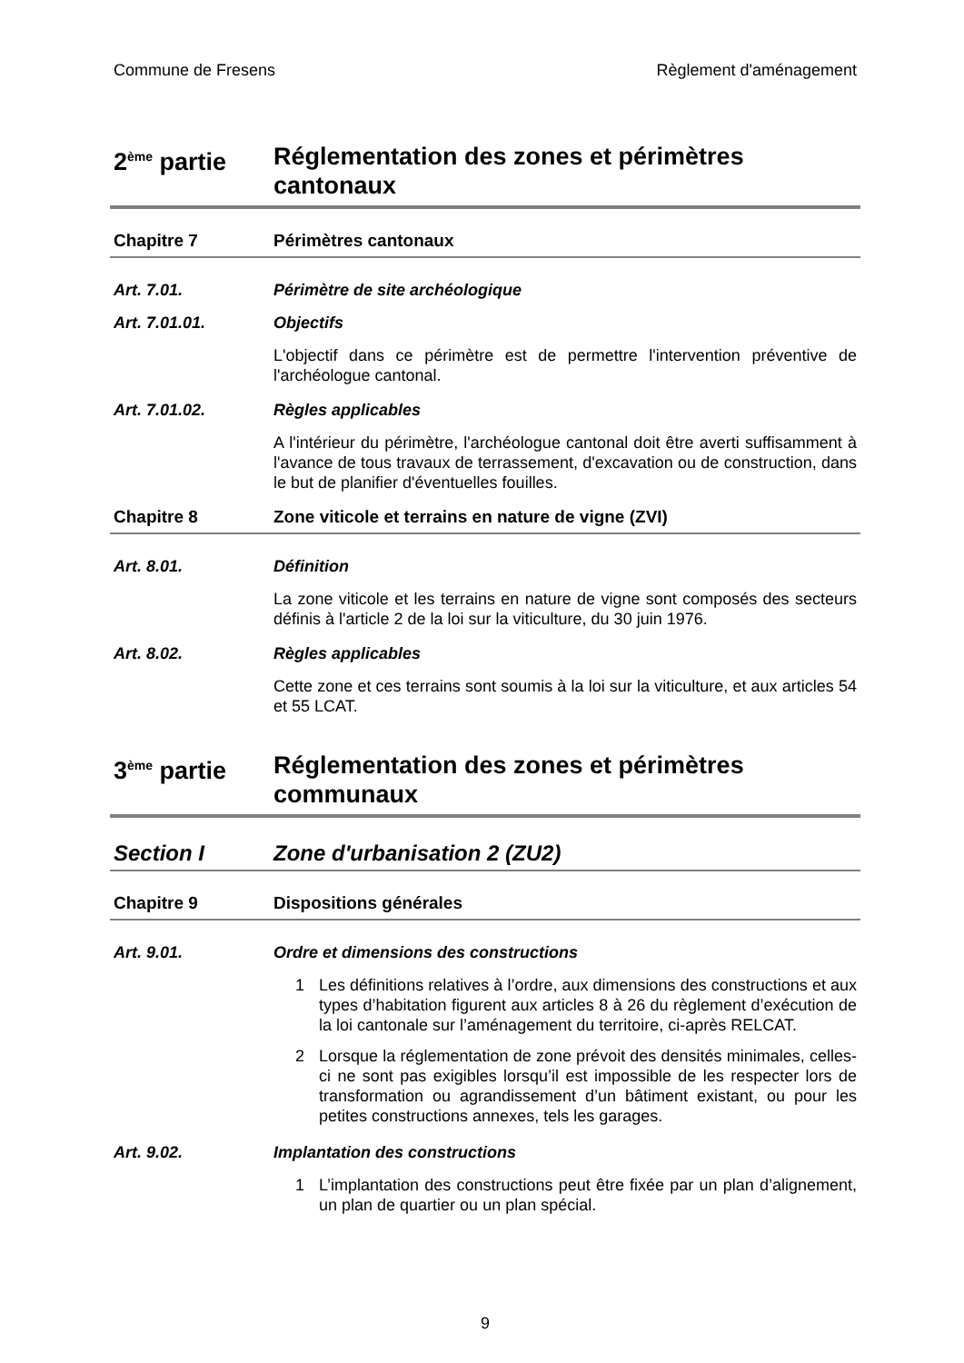Commune de Fresens Règlement d'aménagement
2<sup>ème</sup> partie
Réglementation des zones et périmètres cantonaux
Chapitre 7 Périmètres cantonaux
Art. 7.01. Périmètre de site archéologique
Art. 7.01.01. Objectifs
L'objectif dans ce périmètre est de permettre l'intervention préventive de l'archéologue cantonal.
Art. 7.01.02. Règles applicables
A l'intérieur du périmètre, l'archéologue cantonal doit être averti suffisamment à l'avance de tous travaux de terrassement, d'excavation ou de construction, dans le but de planifier d'éventuelles fouilles.
Chapitre 8 Zone viticole et terrains en nature de vigne (ZVI)
Art. 8.01. Définition
La zone viticole et les terrains en nature de vigne sont composés des secteurs définis à l'article 2 de la loi sur la viticulture, du 30 juin 1976.
Art. 8.02. Règles applicables
Cette zone et ces terrains sont soumis à la loi sur la viticulture, et aux articles 54 et 55 LCAT.
3<sup>ème</sup> partie
Réglementation des zones et périmètres communaux
Section I Zone d'urbanisation 2 (ZU2)
Chapitre 9 Dispositions générales
Art. 9.01. Ordre et dimensions des constructions
1 Les définitions relatives à l’ordre, aux dimensions des constructions et aux types d’habitation figurent aux articles 8 à 26 du règlement d’exécution de la loi cantonale sur l’aménagement du territoire, ci-après RELCAT.
2 Lorsque la réglementation de zone prévoit des densités minimales, celles-ci ne sont pas exigibles lorsqu’il est impossible de les respecter lors de transformation ou agrandissement d’un bâtiment existant, ou pour les petites constructions annexes, tels les garages.
Art. 9.02. Implantation des constructions
1 L’implantation des constructions peut être fixée par un plan d’alignement, un plan de quartier ou un plan spécial.
9